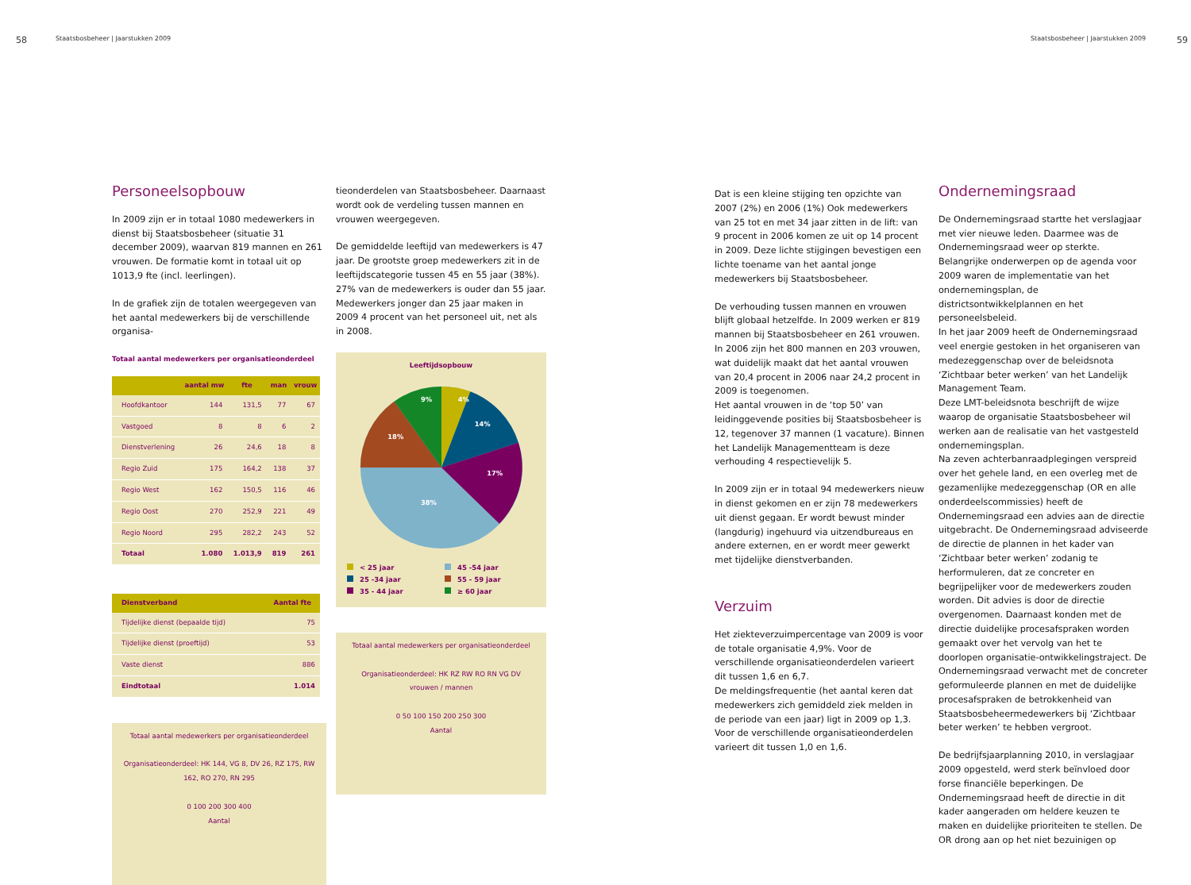58
Staatsbosbeheer | Jaarstukken 2009
Staatsbosbeheer | Jaarstukken 2009
59
Personeelsopbouw
In 2009 zijn er in totaal 1080 medewerkers in dienst bij Staatsbosbeheer (situatie 31 december 2009), waarvan 819 mannen en 261 vrouwen. De formatie komt in totaal uit op 1013,9 fte (incl. leerlingen).
In de grafiek zijn de totalen weergegeven van het aantal medewerkers bij de verschillende organisa-
Totaal aantal medewerkers per organisatieonderdeel
| | aantal mw | fte | man | vrouw |
| --- | --- | --- | --- | --- |
| Hoofdkantoor | 144 | 131,5 | 77 | 67 |
| Vastgoed | 8 | 8 | 6 | 2 |
| Dienstverlening | 26 | 24,6 | 18 | 8 |
| Regio Zuid | 175 | 164,2 | 138 | 37 |
| Regio West | 162 | 150,5 | 116 | 46 |
| Regio Oost | 270 | 252,9 | 221 | 49 |
| Regio Noord | 295 | 282,2 | 243 | 52 |
| Totaal | 1.080 | 1.013,9 | 819 | 261 |
| Dienstverband | Aantal fte |
| --- | --- |
| Tijdelijke dienst (bepaalde tijd) | 75 |
| Tijdelijke dienst (proeftijd) | 53 |
| Vaste dienst | 886 |
| Eindtotaal | 1.014 |
Totaal aantal medewerkers per organisatieonderdeel
Organisatieonderdeel: HK 144, VG 8, DV 26, RZ 175, RW 162, RO 270, RN 295
0 100 200 300 400
Aantal
tieonderdelen van Staatsbosbeheer. Daarnaast wordt ook de verdeling tussen mannen en vrouwen weergegeven.
De gemiddelde leeftijd van medewerkers is 47 jaar. De grootste groep medewerkers zit in de leeftijdscategorie tussen 45 en 55 jaar (38%). 27% van de medewerkers is ouder dan 55 jaar. Medewerkers jonger dan 25 jaar maken in 2009 4 procent van het personeel uit, net als in 2008.
Leeftijdsopbouw
4%
9%
14%
17%
38%
18%
< 25 jaar
25 -34 jaar
35 - 44 jaar
45 -54 jaar
55 - 59 jaar
≥ 60 jaar
Totaal aantal medewerkers per organisatieonderdeel
Organisatieonderdeel: HK RZ RW RO RN VG DV
vrouwen / mannen
0 50 100 150 200 250 300
Aantal
Dat is een kleine stijging ten opzichte van 2007 (2%) en 2006 (1%) Ook medewerkers van 25 tot en met 34 jaar zitten in de lift: van 9 procent in 2006 komen ze uit op 14 procent in 2009. Deze lichte stijgingen bevestigen een lichte toename van het aantal jonge medewerkers bij Staatsbosbeheer.
De verhouding tussen mannen en vrouwen blijft globaal hetzelfde. In 2009 werken er 819 mannen bij Staatsbosbeheer en 261 vrouwen.
In 2006 zijn het 800 mannen en 203 vrouwen, wat duidelijk maakt dat het aantal vrouwen van 20,4 procent in 2006 naar 24,2 procent in 2009 is toegenomen.
Het aantal vrouwen in de ‘top 50’ van leidinggevende posities bij Staatsbosbeheer is 12, tegenover 37 mannen (1 vacature). Binnen het Landelijk Managementteam is deze verhouding 4 respectievelijk 5.
In 2009 zijn er in totaal 94 medewerkers nieuw in dienst gekomen en er zijn 78 medewerkers uit dienst gegaan. Er wordt bewust minder (langdurig) ingehuurd via uitzendbureaus en andere externen, en er wordt meer gewerkt met tijdelijke dienstverbanden.
Verzuim
Het ziekteverzuimpercentage van 2009 is voor de totale organisatie 4,9%. Voor de verschillende organisatieonderdelen varieert dit tussen 1,6 en 6,7.
De meldingsfrequentie (het aantal keren dat medewerkers zich gemiddeld ziek melden in de periode van een jaar) ligt in 2009 op 1,3. Voor de verschillende organisatieonderdelen varieert dit tussen 1,0 en 1,6.
Ondernemingsraad
De Ondernemingsraad startte het verslagjaar met vier nieuwe leden. Daarmee was de Ondernemingsraad weer op sterkte. Belangrijke onderwerpen op de agenda voor 2009 waren de implementatie van het ondernemingsplan, de districtsontwikkelplannen en het personeelsbeleid.
In het jaar 2009 heeft de Ondernemingsraad veel energie gestoken in het organiseren van medezeggenschap over de beleidsnota ‘Zichtbaar beter werken’ van het Landelijk Management Team.
Deze LMT-beleidsnota beschrijft de wijze waarop de organisatie Staatsbosbeheer wil werken aan de realisatie van het vastgesteld ondernemingsplan.
Na zeven achterbanraadplegingen verspreid over het gehele land, en een overleg met de gezamenlijke medezeggenschap (OR en alle onderdeelscommissies) heeft de Ondernemingsraad een advies aan de directie uitgebracht. De Ondernemingsraad adviseerde de directie de plannen in het kader van ‘Zichtbaar beter werken’ zodanig te herformuleren, dat ze concreter en begrijpelijker voor de medewerkers zouden worden. Dit advies is door de directie overgenomen. Daarnaast konden met de directie duidelijke procesafspraken worden gemaakt over het vervolg van het te doorlopen organisatie-ontwikkelingstraject. De Ondernemingsraad verwacht met de concreter geformuleerde plannen en met de duidelijke procesafspraken de betrokkenheid van Staatsbosbeheermedewerkers bij ‘Zichtbaar beter werken’ te hebben vergroot.
De bedrijfsjaarplanning 2010, in verslagjaar 2009 opgesteld, werd sterk beïnvloed door forse financiële beperkingen. De Ondernemingsraad heeft de directie in dit kader aangeraden om heldere keuzen te maken en duidelijke prioriteiten te stellen. De OR drong aan op het niet bezuinigen op